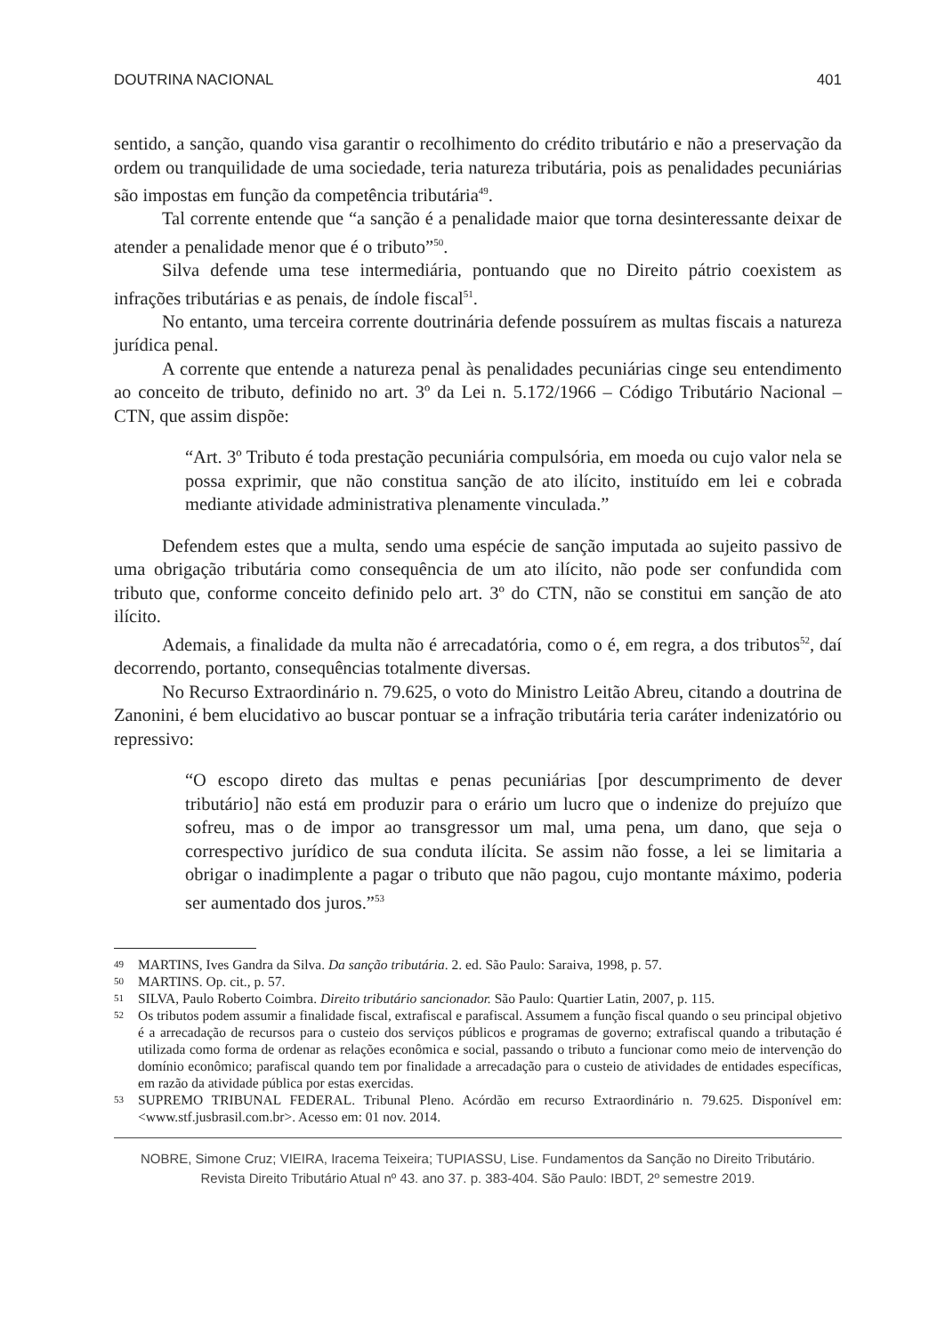DOUTRINA NACIONAL 401
sentido, a sanção, quando visa garantir o recolhimento do crédito tributário e não a preservação da ordem ou tranquilidade de uma sociedade, teria natureza tributária, pois as penalidades pecuniárias são impostas em função da competência tributária<sup>49</sup>.
Tal corrente entende que “a sanção é a penalidade maior que torna desinteressante deixar de atender a penalidade menor que é o tributo”<sup>50</sup>.
Silva defende uma tese intermediária, pontuando que no Direito pátrio coexistem as infrações tributárias e as penais, de índole fiscal<sup>51</sup>.
No entanto, uma terceira corrente doutrinária defende possuírem as multas fiscais a natureza jurídica penal.
A corrente que entende a natureza penal às penalidades pecuniárias cinge seu entendimento ao conceito de tributo, definido no art. 3º da Lei n. 5.172/1966 – Código Tributário Nacional – CTN, que assim dispõe:
“Art. 3º Tributo é toda prestação pecuniária compulsória, em moeda ou cujo valor nela se possa exprimir, que não constitua sanção de ato ilícito, instituído em lei e cobrada mediante atividade administrativa plenamente vinculada.”
Defendem estes que a multa, sendo uma espécie de sanção imputada ao sujeito passivo de uma obrigação tributária como consequência de um ato ilícito, não pode ser confundida com tributo que, conforme conceito definido pelo art. 3º do CTN, não se constitui em sanção de ato ilícito.
Ademais, a finalidade da multa não é arrecadatória, como o é, em regra, a dos tributos<sup>52</sup>, daí decorrendo, portanto, consequências totalmente diversas.
No Recurso Extraordinário n. 79.625, o voto do Ministro Leitão Abreu, citando a doutrina de Zanonini, é bem elucidativo ao buscar pontuar se a infração tributária teria caráter indenizatório ou repressivo:
“O escopo direto das multas e penas pecuniárias [por descumprimento de dever tributário] não está em produzir para o erário um lucro que o indenize do prejuízo que sofreu, mas o de impor ao transgressor um mal, uma pena, um dano, que seja o correspectivo jurídico de sua conduta ilícita. Se assim não fosse, a lei se limitaria a obrigar o inadimplente a pagar o tributo que não pagou, cujo montante máximo, poderia ser aumentado dos juros.”<sup>53</sup>
49 MARTINS, Ives Gandra da Silva. Da sanção tributária. 2. ed. São Paulo: Saraiva, 1998, p. 57.
50 MARTINS. Op. cit., p. 57.
51 SILVA, Paulo Roberto Coimbra. Direito tributário sancionador. São Paulo: Quartier Latin, 2007, p. 115.
52 Os tributos podem assumir a finalidade fiscal, extrafiscal e parafiscal. Assumem a função fiscal quando o seu principal objetivo é a arrecadação de recursos para o custeio dos serviços públicos e programas de governo; extrafiscal quando a tributação é utilizada como forma de ordenar as relações econômica e social, passando o tributo a funcionar como meio de intervenção do domínio econômico; parafiscal quando tem por finalidade a arrecadação para o custeio de atividades de entidades específicas, em razão da atividade pública por estas exercidas.
53 SUPREMO TRIBUNAL FEDERAL. Tribunal Pleno. Acórdão em recurso Extraordinário n. 79.625. Disponível em: <www.stf.jusbrasil.com.br>. Acesso em: 01 nov. 2014.
NOBRE, Simone Cruz; VIEIRA, Iracema Teixeira; TUPIASSU, Lise. Fundamentos da Sanção no Direito Tributário.
Revista Direito Tributário Atual nº 43. ano 37. p. 383-404. São Paulo: IBDT, 2º semestre 2019.